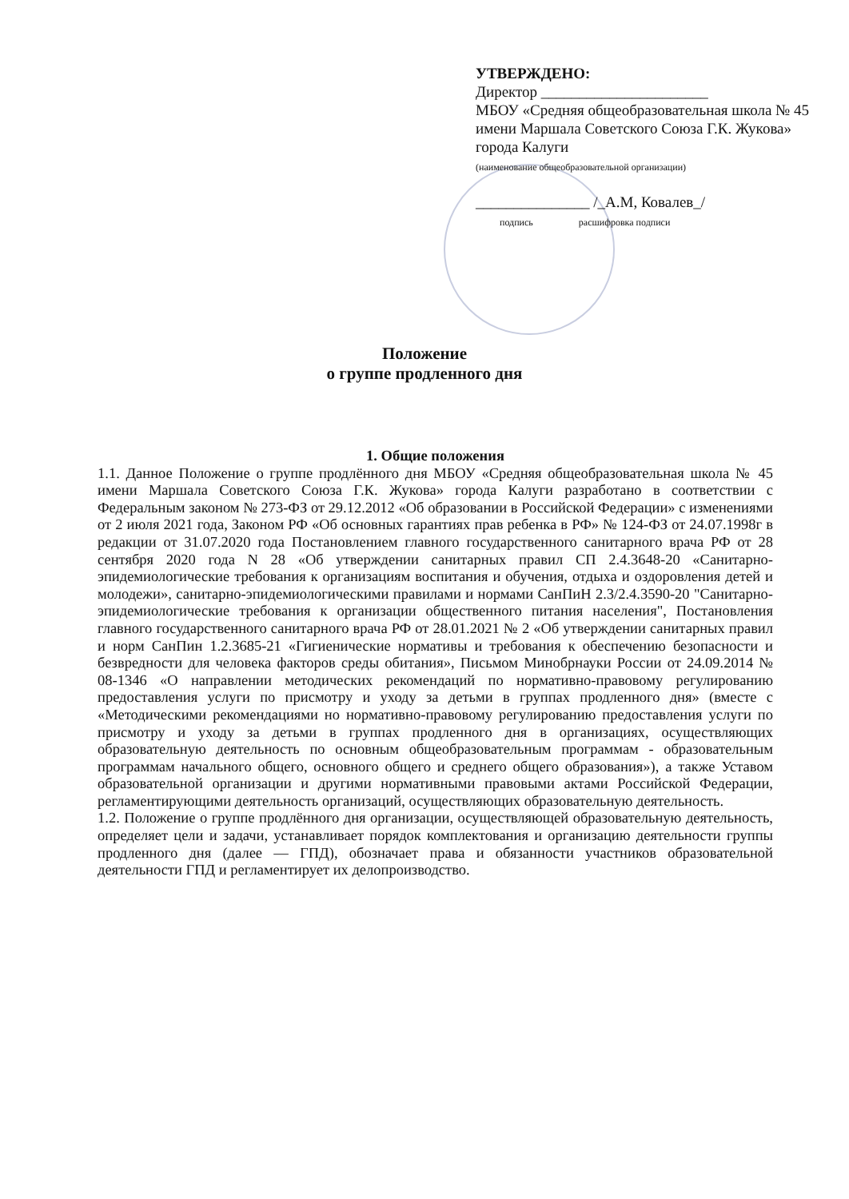УТВЕРЖДЕНО:
Директор ______________________
МБОУ «Средняя общеобразовательная школа № 45 имени Маршала Советского Союза Г.К. Жукова» города Калуги
(наименование общеобразовательной организации)
_______________ /_А.М, Ковалев_/
подпись расшифровка подписи
Положение
о группе продленного дня
1. Общие положения
1.1. Данное Положение о группе продлённого дня МБОУ «Средняя общеобразовательная школа № 45 имени Маршала Советского Союза Г.К. Жукова» города Калуги разработано в соответствии с Федеральным законом № 273-ФЗ от 29.12.2012 «Об образовании в Российской Федерации» с изменениями от 2 июля 2021 года, Законом РФ «Об основных гарантиях прав ребенка в РФ» № 124-ФЗ от 24.07.1998г в редакции от 31.07.2020 года Постановлением главного государственного санитарного врача РФ от 28 сентября 2020 года N 28 «Об утверждении санитарных правил СП 2.4.3648-20 «Санитарно-эпидемиологические требования к организациям воспитания и обучения, отдыха и оздоровления детей и молодежи», санитарно-эпидемиологическими правилами и нормами СанПиН 2.3/2.4.3590-20 "Санитарно-эпидемиологические требования к организации общественного питания населения", Постановления главного государственного санитарного врача РФ от 28.01.2021 № 2 «Об утверждении санитарных правил и норм СанПин 1.2.3685-21 «Гигиенические нормативы и требования к обеспечению безопасности и безвредности для человека факторов среды обитания», Письмом Минобрнауки России от 24.09.2014 № 08-1346 «О направлении методических рекомендаций по нормативно-правовому регулированию предоставления услуги по присмотру и уходу за детьми в группах продленного дня» (вместе с «Методическими рекомендациями но нормативно-правовому регулированию предоставления услуги по присмотру и уходу за детьми в группах продленного дня в организациях, осуществляющих образовательную деятельность по основным общеобразовательным программам - образовательным программам начального общего, основного общего и среднего общего образования»), а также Уставом образовательной организации и другими нормативными правовыми актами Российской Федерации, регламентирующими деятельность организаций, осуществляющих образовательную деятельность.
1.2. Положение о группе продлённого дня организации, осуществляющей образовательную деятельность, определяет цели и задачи, устанавливает порядок комплектования и организацию деятельности группы продленного дня (далее — ГПД), обозначает права и обязанности участников образовательной деятельности ГПД и регламентирует их делопроизводство.